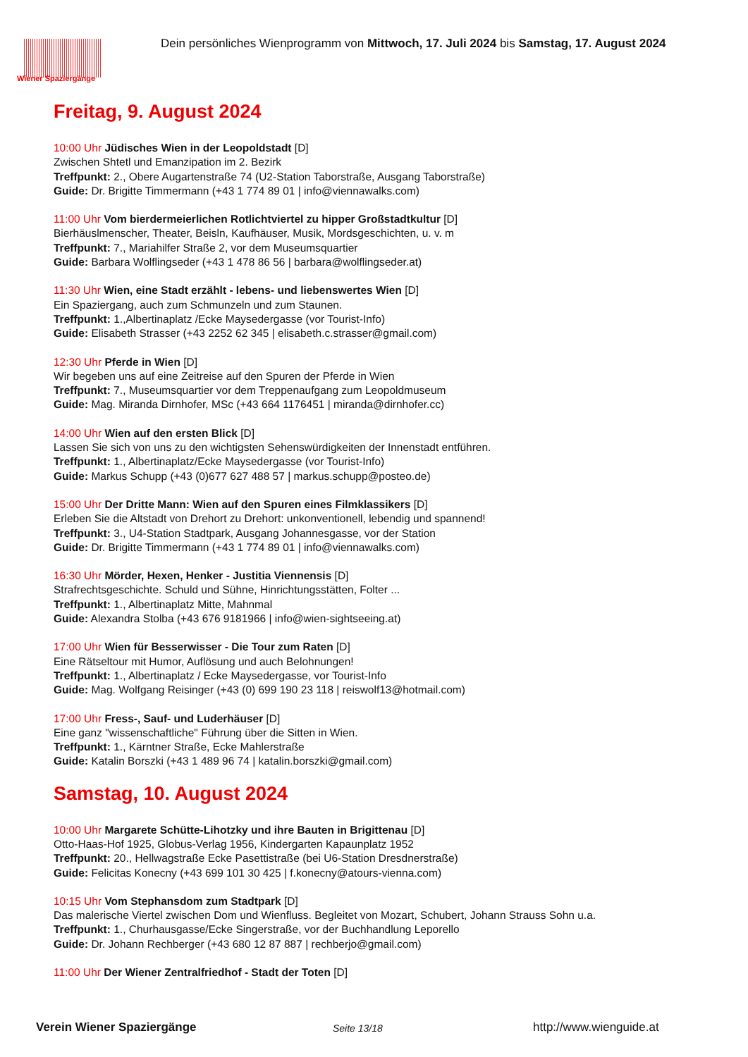Wiener Spaziergänge
Dein persönliches Wienprogramm von Mittwoch, 17. Juli 2024 bis Samstag, 17. August 2024
Freitag, 9. August 2024
10:00 Uhr Jüdisches Wien in der Leopoldstadt [D]
Zwischen Shtetl und Emanzipation im 2. Bezirk
Treffpunkt: 2., Obere Augartenstraße 74 (U2-Station Taborstraße, Ausgang Taborstraße)
Guide: Dr. Brigitte Timmermann (+43 1 774 89 01 | info@viennawalks.com)
11:00 Uhr Vom bierdermeierlichen Rotlichtviertel zu hipper Großstadtkultur [D]
Bierhäuslmenscher, Theater, Beisln, Kaufhäuser, Musik, Mordsgeschichten, u. v. m
Treffpunkt: 7., Mariahilfer Straße 2, vor dem Museumsquartier
Guide: Barbara Wolflingseder (+43 1 478 86 56 | barbara@wolflingseder.at)
11:30 Uhr Wien, eine Stadt erzählt - lebens- und liebenswertes Wien [D]
Ein Spaziergang, auch zum Schmunzeln und zum Staunen.
Treffpunkt: 1.,Albertinaplatz /Ecke Maysedergasse (vor Tourist-Info)
Guide: Elisabeth Strasser (+43 2252 62 345 | elisabeth.c.strasser@gmail.com)
12:30 Uhr Pferde in Wien [D]
Wir begeben uns auf eine Zeitreise auf den Spuren der Pferde in Wien
Treffpunkt: 7., Museumsquartier vor dem Treppenaufgang zum Leopoldmuseum
Guide: Mag. Miranda Dirnhofer, MSc (+43 664 1176451 | miranda@dirnhofer.cc)
14:00 Uhr Wien auf den ersten Blick [D]
Lassen Sie sich von uns zu den wichtigsten Sehenswürdigkeiten der Innenstadt entführen.
Treffpunkt: 1., Albertinaplatz/Ecke Maysedergasse (vor Tourist-Info)
Guide: Markus Schupp (+43 (0)677 627 488 57 | markus.schupp@posteo.de)
15:00 Uhr Der Dritte Mann: Wien auf den Spuren eines Filmklassikers [D]
Erleben Sie die Altstadt von Drehort zu Drehort: unkonventionell, lebendig und spannend!
Treffpunkt: 3., U4-Station Stadtpark, Ausgang Johannesgasse, vor der Station
Guide: Dr. Brigitte Timmermann (+43 1 774 89 01 | info@viennawalks.com)
16:30 Uhr Mörder, Hexen, Henker - Justitia Viennensis [D]
Strafrechtsgeschichte. Schuld und Sühne, Hinrichtungsstätten, Folter ...
Treffpunkt: 1., Albertinaplatz Mitte, Mahnmal
Guide: Alexandra Stolba (+43 676 9181966 | info@wien-sightseeing.at)
17:00 Uhr Wien für Besserwisser - Die Tour zum Raten [D]
Eine Rätseltour mit Humor, Auflösung und auch Belohnungen!
Treffpunkt: 1., Albertinaplatz / Ecke Maysedergasse, vor Tourist-Info
Guide: Mag. Wolfgang Reisinger (+43 (0) 699 190 23 118 | reiswolf13@hotmail.com)
17:00 Uhr Fress-, Sauf- und Luderhäuser [D]
Eine ganz "wissenschaftliche" Führung über die Sitten in Wien.
Treffpunkt: 1., Kärntner Straße, Ecke Mahlerstraße
Guide: Katalin Borszki (+43 1 489 96 74 | katalin.borszki@gmail.com)
Samstag, 10. August 2024
10:00 Uhr Margarete Schütte-Lihotzky und ihre Bauten in Brigittenau [D]
Otto-Haas-Hof 1925, Globus-Verlag 1956, Kindergarten Kapaunplatz 1952
Treffpunkt: 20., Hellwagstraße Ecke Pasettistraße (bei U6-Station Dresdnerstraße)
Guide: Felicitas Konecny (+43 699 101 30 425 | f.konecny@atours-vienna.com)
10:15 Uhr Vom Stephansdom zum Stadtpark [D]
Das malerische Viertel zwischen Dom und Wienfluss. Begleitet von Mozart, Schubert, Johann Strauss Sohn u.a.
Treffpunkt: 1., Churhausgasse/Ecke Singerstraße, vor der Buchhandlung Leporello
Guide: Dr. Johann Rechberger (+43 680 12 87 887 | rechberjo@gmail.com)
11:00 Uhr Der Wiener Zentralfriedhof - Stadt der Toten [D]
Verein Wiener Spaziergänge Seite 13/18 http://www.wienguide.at